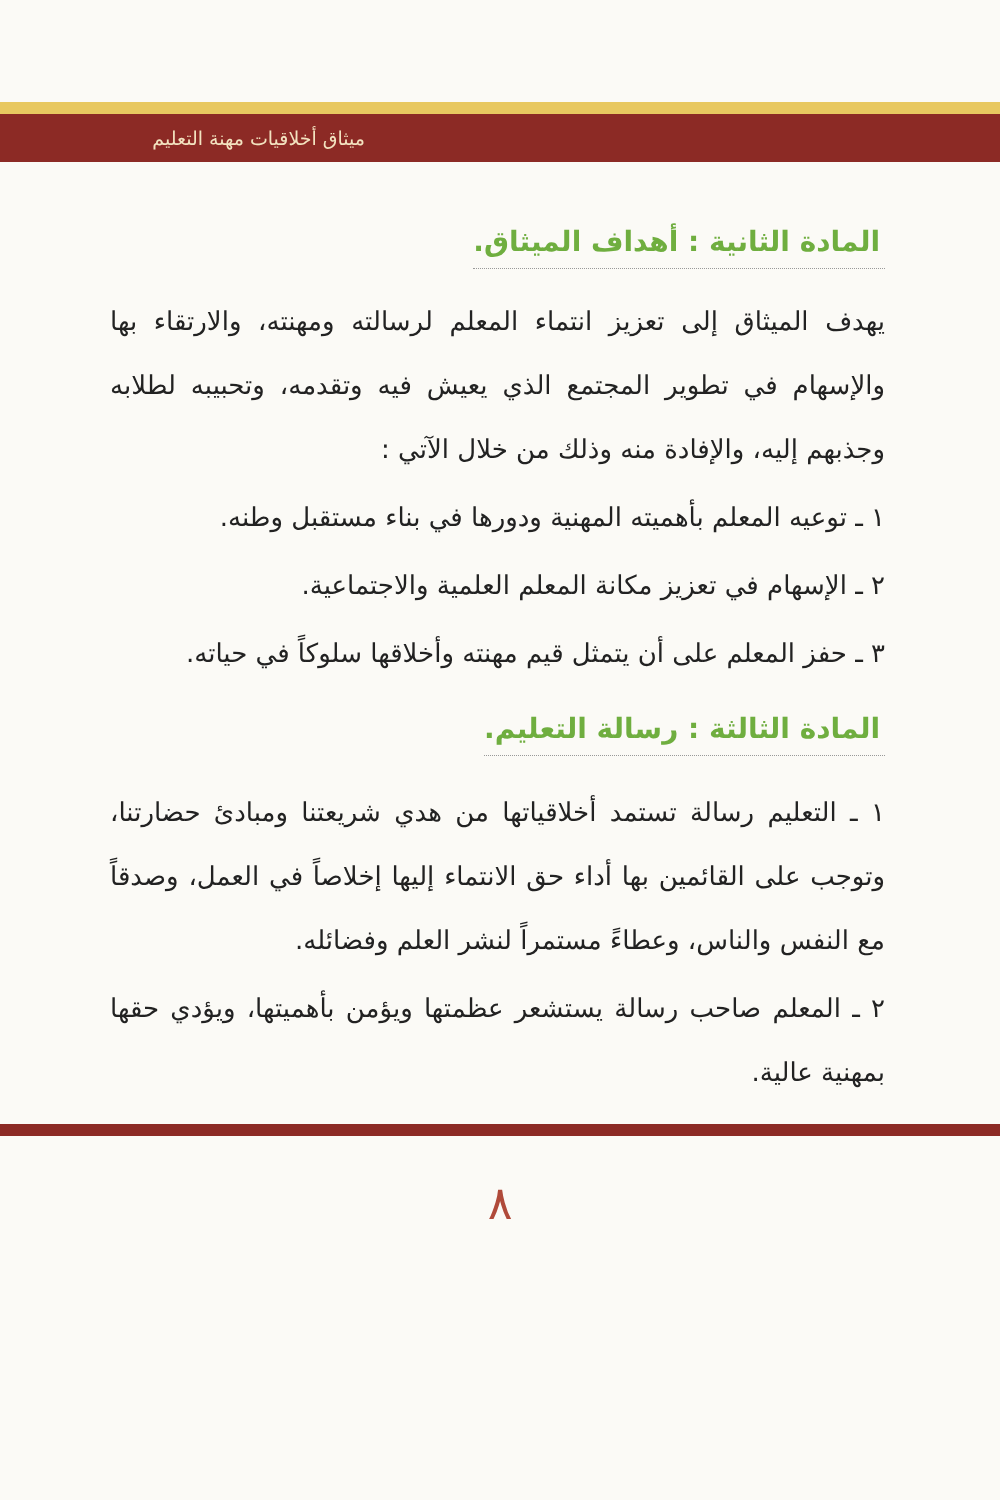ميثاق أخلاقيات مهنة التعليم
المادة الثانية : أهداف الميثاق.
يهدف الميثاق إلى تعزيز انتماء المعلم لرسالته ومهنته، والارتقاء بها والإسهام في تطوير المجتمع الذي يعيش فيه وتقدمه، وتحبيبه لطلابه وجذبهم إليه، والإفادة منه وذلك من خلال الآتي :
١ ـ توعيه المعلم بأهميته المهنية ودورها في بناء مستقبل وطنه.
٢ ـ الإسهام في تعزيز مكانة المعلم العلمية والاجتماعية.
٣ ـ حفز المعلم على أن يتمثل قيم مهنته وأخلاقها سلوكاً في حياته.
المادة الثالثة : رسالة التعليم.
١ ـ التعليم رسالة تستمد أخلاقياتها من هدي شريعتنا ومبادئ حضارتنا، وتوجب على القائمين بها أداء حق الانتماء إليها إخلاصاً في العمل، وصدقاً مع النفس والناس، وعطاءً مستمراً لنشر العلم وفضائله.
٢ ـ المعلم صاحب رسالة يستشعر عظمتها ويؤمن بأهميتها، ويؤدي حقها بمهنية عالية.
٨